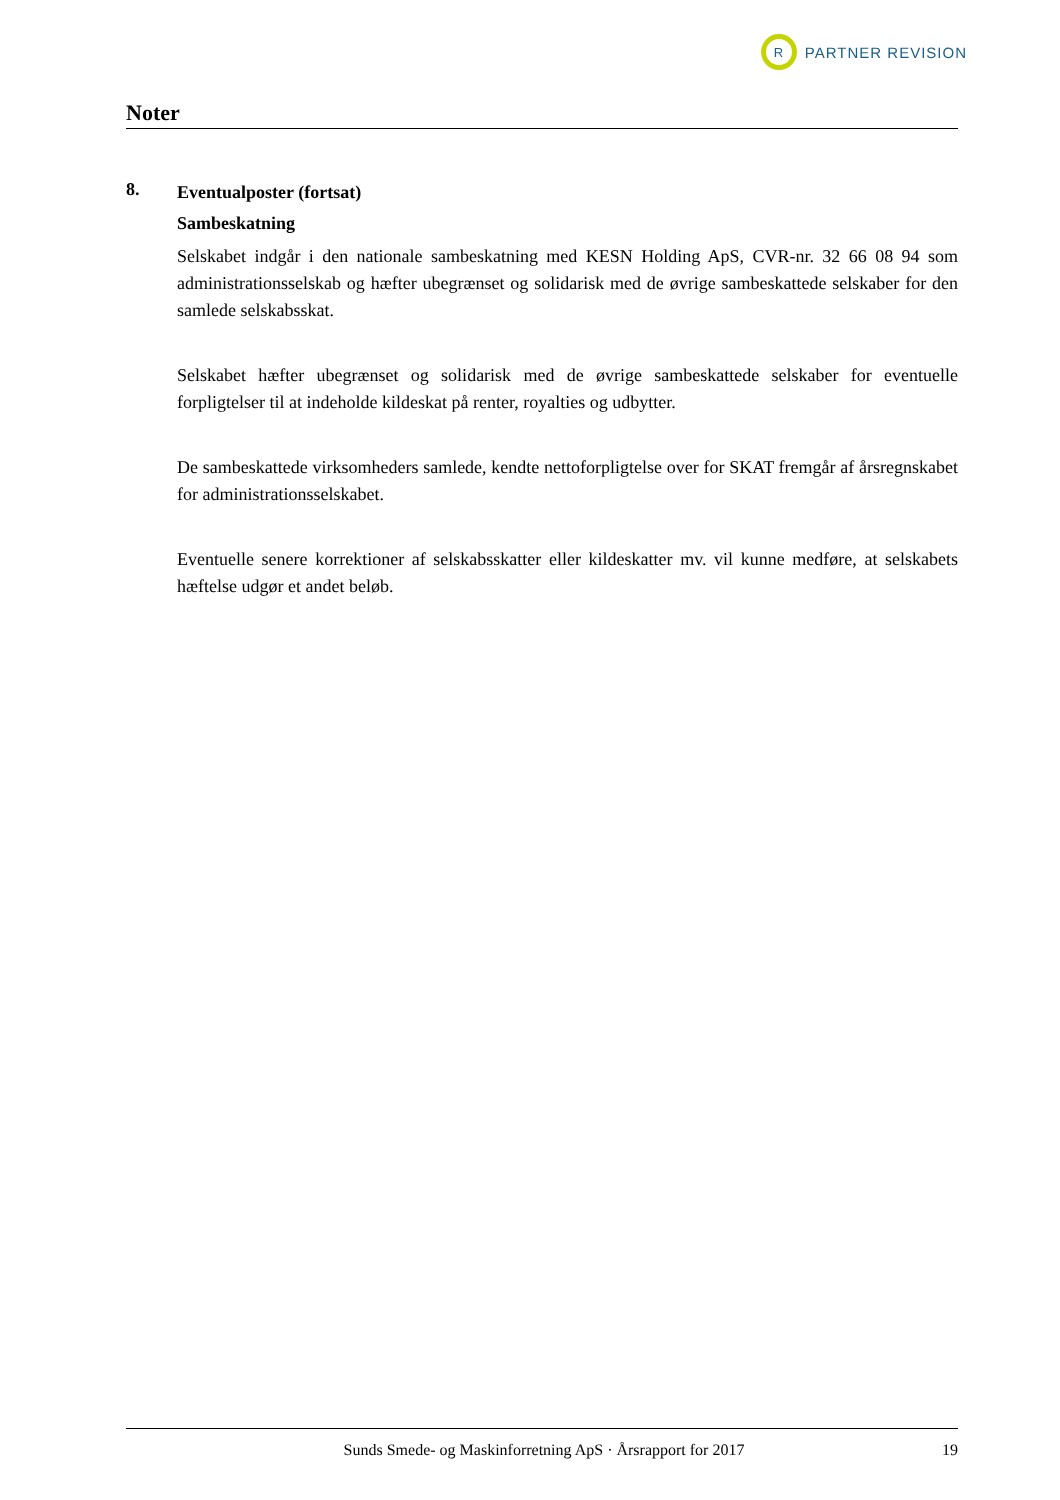R
PARTNER REVISION
Noter
8.
Eventualposter (fortsat)
Sambeskatning
Selskabet indgår i den nationale sambeskatning med KESN Holding ApS, CVR-nr. 32 66 08 94 som administrationsselskab og hæfter ubegrænset og solidarisk med de øvrige sambeskattede sel­skaber for den samlede selskabsskat.
Selskabet hæfter ubegrænset og solidarisk med de øvrige sambeskattede selskaber for eventuelle forpligtelser til at indeholde kildeskat på renter, royalties og udbytter.
De sambeskattede virksomheders samlede, kendte nettoforpligtelse over for SKAT fremgår af års­regnskabet for administrationsselskabet.
Eventuelle senere korrektioner af selskabsskatter eller kildeskatter mv. vil kunne medføre, at sel­skabets hæftelse udgør et andet beløb.
Sunds Smede- og Maskinforretning ApS · Årsrapport for 2017
19